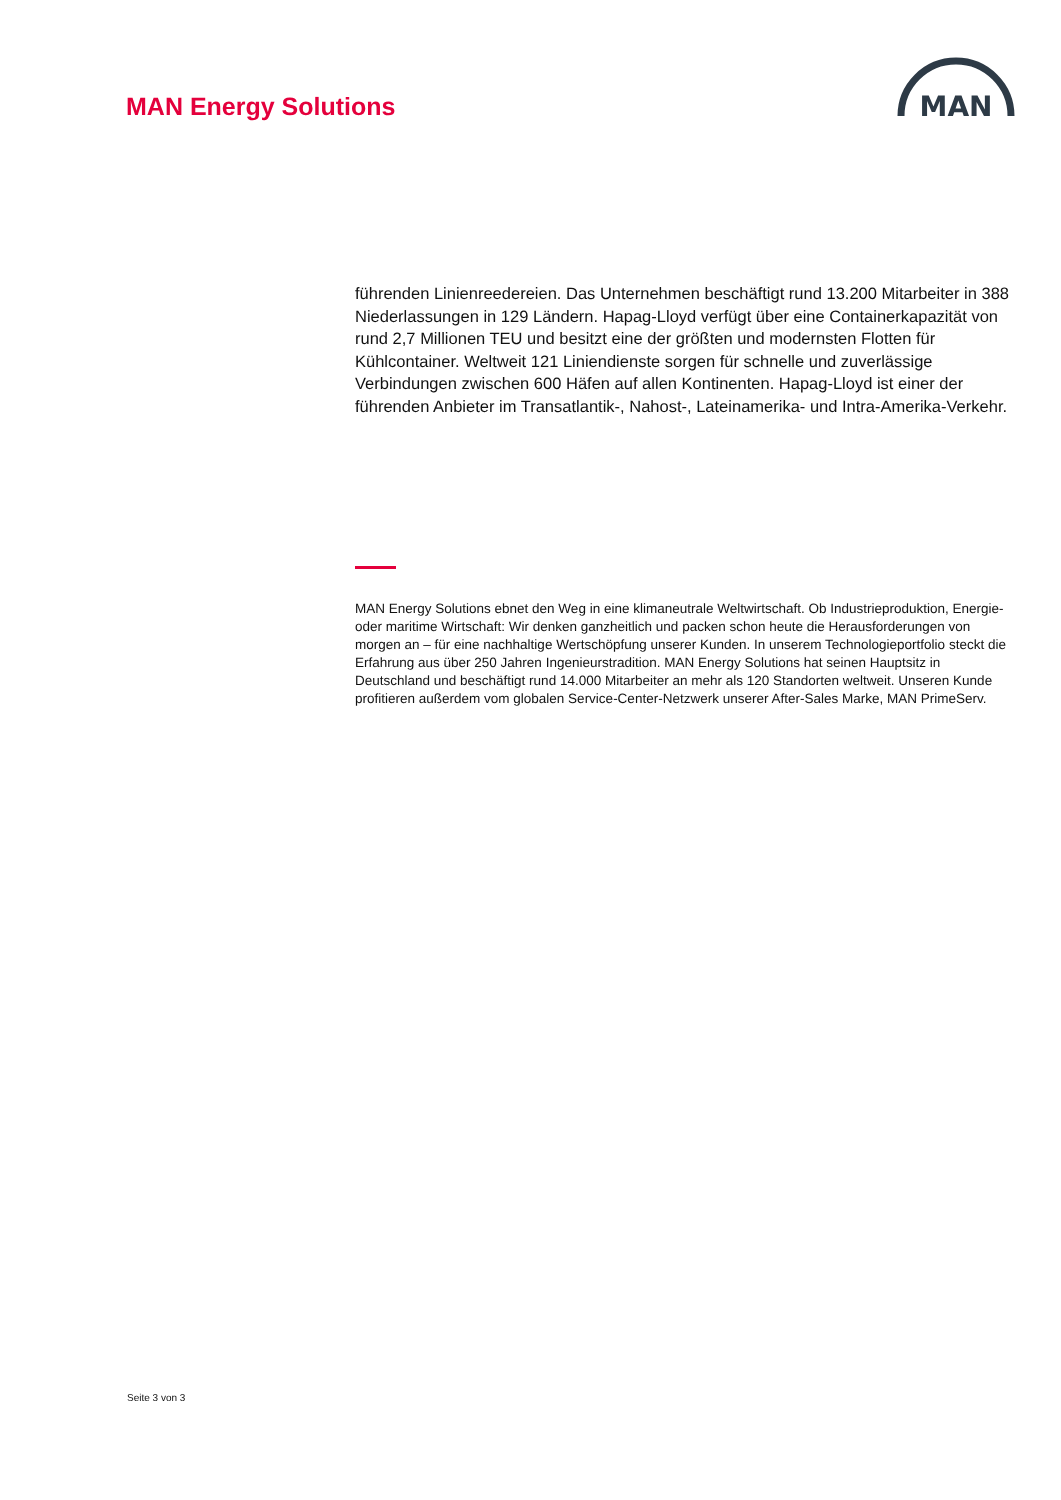MAN Energy Solutions
MAN
führenden Linienreedereien. Das Unternehmen beschäftigt rund 13.200 Mitarbeiter in 388 Niederlassungen in 129 Ländern. Hapag-Lloyd verfügt über eine Containerkapazität von rund 2,7 Millionen TEU und besitzt eine der größten und modernsten Flotten für Kühlcontainer. Weltweit 121 Liniendienste sorgen für schnelle und zuverlässige Verbindungen zwischen 600 Häfen auf allen Kontinenten. Hapag-Lloyd ist einer der führenden Anbieter im Transatlantik-, Nahost-, Lateinamerika- und Intra-Amerika-Verkehr.
MAN Energy Solutions ebnet den Weg in eine klimaneutrale Weltwirtschaft. Ob Industrieproduktion, Energie- oder maritime Wirtschaft: Wir denken ganzheitlich und packen schon heute die Herausforderungen von morgen an – für eine nachhaltige Wertschöpfung unserer Kunden. In unserem Technologieportfolio steckt die Erfahrung aus über 250 Jahren Ingenieurstradition. MAN Energy Solutions hat seinen Hauptsitz in Deutschland und beschäftigt rund 14.000 Mitarbeiter an mehr als 120 Standorten weltweit. Unseren Kunde profitieren außerdem vom globalen Service-Center-Netzwerk unserer After-Sales Marke, MAN PrimeServ.
Seite 3 von 3